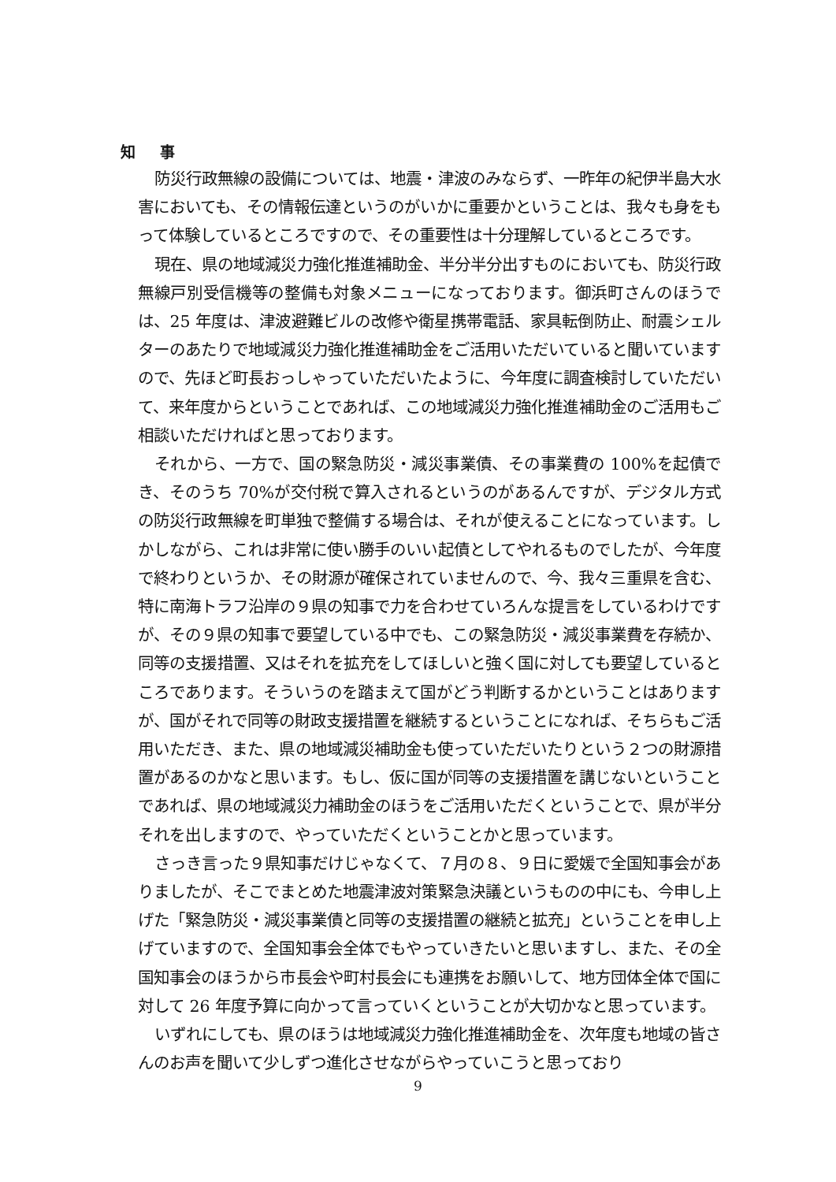知 事
防災行政無線の設備については、地震・津波のみならず、一昨年の紀伊半島大水害においても、その情報伝達というのがいかに重要かということは、我々も身をもって体験しているところですので、その重要性は十分理解しているところです。
現在、県の地域減災力強化推進補助金、半分半分出すものにおいても、防災行政無線戸別受信機等の整備も対象メニューになっております。御浜町さんのほうでは、25 年度は、津波避難ビルの改修や衛星携帯電話、家具転倒防止、耐震シェルターのあたりで地域減災力強化推進補助金をご活用いただいていると聞いていますので、先ほど町長おっしゃっていただいたように、今年度に調査検討していただいて、来年度からということであれば、この地域減災力強化推進補助金のご活用もご相談いただければと思っております。
それから、一方で、国の緊急防災・減災事業債、その事業費の 100%を起債でき、そのうち 70%が交付税で算入されるというのがあるんですが、デジタル方式の防災行政無線を町単独で整備する場合は、それが使えることになっています。しかしながら、これは非常に使い勝手のいい起債としてやれるものでしたが、今年度で終わりというか、その財源が確保されていませんので、今、我々三重県を含む、特に南海トラフ沿岸の９県の知事で力を合わせていろんな提言をしているわけですが、その９県の知事で要望している中でも、この緊急防災・減災事業費を存続か、同等の支援措置、又はそれを拡充をしてほしいと強く国に対しても要望しているところであります。そういうのを踏まえて国がどう判断するかということはありますが、国がそれで同等の財政支援措置を継続するということになれば、そちらもご活用いただき、また、県の地域減災補助金も使っていただいたりという２つの財源措置があるのかなと思います。もし、仮に国が同等の支援措置を講じないということであれば、県の地域減災力補助金のほうをご活用いただくということで、県が半分それを出しますので、やっていただくということかと思っています。
さっき言った９県知事だけじゃなくて、７月の８、９日に愛媛で全国知事会がありましたが、そこでまとめた地震津波対策緊急決議というものの中にも、今申し上げた「緊急防災・減災事業債と同等の支援措置の継続と拡充」ということを申し上げていますので、全国知事会全体でもやっていきたいと思いますし、また、その全国知事会のほうから市長会や町村長会にも連携をお願いして、地方団体全体で国に対して 26 年度予算に向かって言っていくということが大切かなと思っています。
いずれにしても、県のほうは地域減災力強化推進補助金を、次年度も地域の皆さんのお声を聞いて少しずつ進化させながらやっていこうと思っており
9